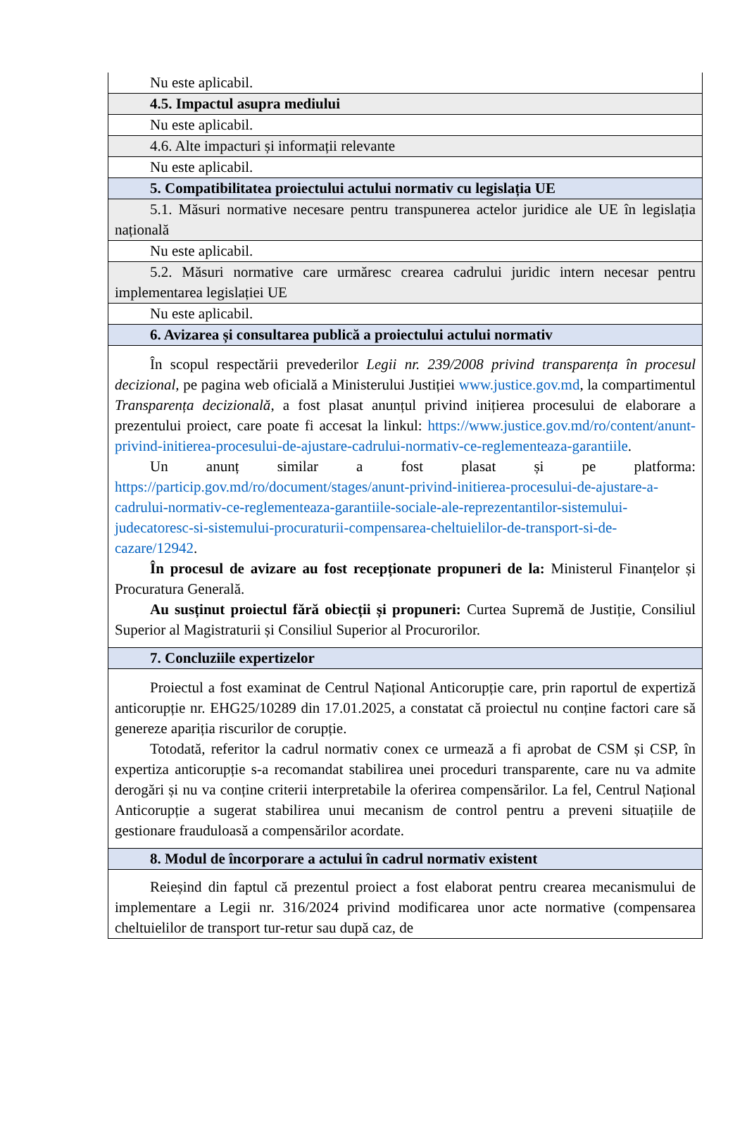| Nu este aplicabil. |
| 4.5. Impactul asupra mediului |
| Nu este aplicabil. |
| 4.6. Alte impacturi și informații relevante |
| Nu este aplicabil. |
| 5. Compatibilitatea proiectului actului normativ cu legislația UE |
| 5.1. Măsuri normative necesare pentru transpunerea actelor juridice ale UE în legislația națională |
| Nu este aplicabil. |
| 5.2. Măsuri normative care urmăresc crearea cadrului juridic intern necesar pentru implementarea legislației UE |
| Nu este aplicabil. |
| 6. Avizarea și consultarea publică a proiectului actului normativ |
| În scopul respectării prevederilor Legii nr. 239/2008 privind transparența în procesul decizional, pe pagina web oficială a Ministerului Justiției www.justice.gov.md , la compartimentul Transparența decizională , a fost plasat anunțul privind inițierea procesului de elaborare a prezentului proiect, care poate fi accesat la linkul: https://www.justice.gov.md/ro/content/anunt-privind-initierea-procesului-de-ajustare-cadrului-normativ-ce-reglementeaza-garantiile . Un anunț similar a fost plasat și pe platforma: https://particip.gov.md/ro/document/stages/anunt-privind-initierea-procesului-de-ajustare-a-cadrului-normativ-ce-reglementeaza-garantiile-sociale-ale-reprezentantilor-sistemului-judecatoresc-si-sistemului-procuraturii-compensarea-cheltuielilor-de-transport-si-de-cazare/12942 . În procesul de avizare au fost recepționate propuneri de la: Ministerul Finanțelor și Procuratura Generală. Au susținut proiectul fără obiecții și propuneri: Curtea Supremă de Justiție, Consiliul Superior al Magistraturii și Consiliul Superior al Procurorilor. |
| 7. Concluziile expertizelor |
| Proiectul a fost examinat de Centrul Național Anticorupție care, prin raportul de expertiză anticorupție nr. EHG25/10289 din 17.01.2025, a constatat că proiectul nu conține factori care să genereze apariția riscurilor de corupție. Totodată, referitor la cadrul normativ conex ce urmează a fi aprobat de CSM și CSP, în expertiza anticorupție s-a recomandat stabilirea unei proceduri transparente, care nu va admite derogări și nu va conține criterii interpretabile la oferirea compensărilor. La fel, Centrul Național Anticorupție a sugerat stabilirea unui mecanism de control pentru a preveni situațiile de gestionare frauduloasă a compensărilor acordate. |
| 8. Modul de încorporare a actului în cadrul normativ existent |
| Reieșind din faptul că prezentul proiect a fost elaborat pentru crearea mecanismului de implementare a Legii nr. 316/2024 privind modificarea unor acte normative (compensarea cheltuielilor de transport tur-retur sau după caz, de |